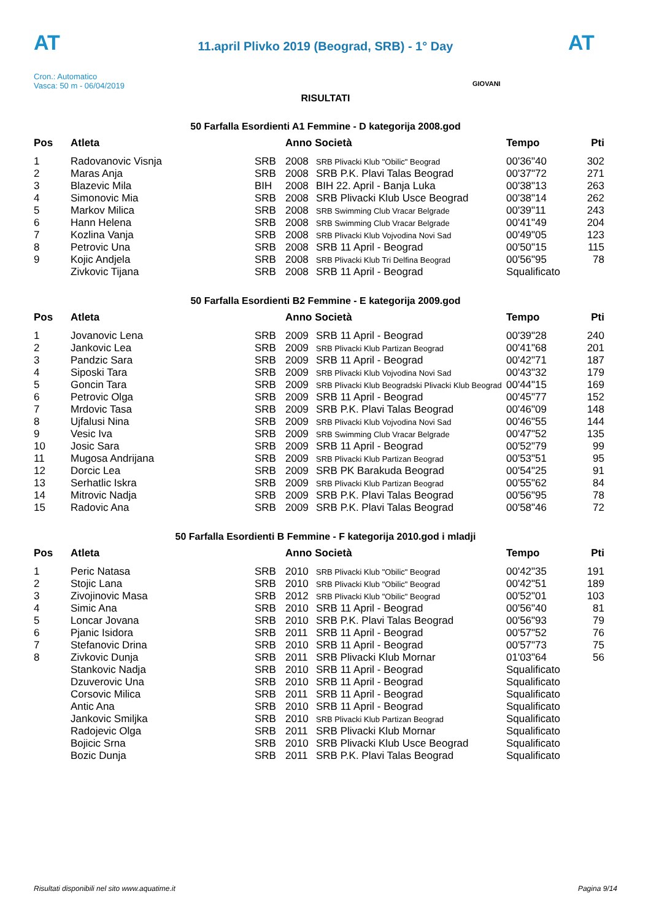AT
11.april Plivko 2019 (Beograd, SRB) - 1° Day
AT
Cron.: Automatico
Vasca: 50 m - 06/04/2019
GIOVANI
RISULTATI
50 Farfalla Esordienti A1 Femmine - D kategorija 2008.god
| Pos | Atleta | | Anno Società | | Tempo | Pti |
| --- | --- | --- | --- | --- | --- | --- |
| 1 | Radovanovic Visnja | SRB | 2008 | SRB Plivacki Klub "Obilic" Beograd | 00'36"40 | 302 |
| 2 | Maras Anja | SRB | 2008 | SRB P.K. Plavi Talas Beograd | 00'37"72 | 271 |
| 3 | Blazevic Mila | BIH | 2008 | BIH 22. April - Banja Luka | 00'38"13 | 263 |
| 4 | Simonovic Mia | SRB | 2008 | SRB Plivacki Klub Usce Beograd | 00'38"14 | 262 |
| 5 | Markov Milica | SRB | 2008 | SRB Swimming Club Vracar Belgrade | 00'39"11 | 243 |
| 6 | Hann Helena | SRB | 2008 | SRB Swimming Club Vracar Belgrade | 00'41"49 | 204 |
| 7 | Kozlina Vanja | SRB | 2008 | SRB Plivacki Klub Vojvodina Novi Sad | 00'49"05 | 123 |
| 8 | Petrovic Una | SRB | 2008 | SRB 11 April - Beograd | 00'50"15 | 115 |
| 9 | Kojic Andjela | SRB | 2008 | SRB Plivacki Klub Tri Delfina Beograd | 00'56"95 | 78 |
| | Zivkovic Tijana | SRB | 2008 | SRB 11 April - Beograd | Squalificato | |
50 Farfalla Esordienti B2 Femmine - E kategorija 2009.god
| Pos | Atleta | | Anno Società | | Tempo | Pti |
| --- | --- | --- | --- | --- | --- | --- |
| 1 | Jovanovic Lena | SRB | 2009 | SRB 11 April - Beograd | 00'39"28 | 240 |
| 2 | Jankovic Lea | SRB | 2009 | SRB Plivacki Klub Partizan Beograd | 00'41"68 | 201 |
| 3 | Pandzic Sara | SRB | 2009 | SRB 11 April - Beograd | 00'42"71 | 187 |
| 4 | Siposki Tara | SRB | 2009 | SRB Plivacki Klub Vojvodina Novi Sad | 00'43"32 | 179 |
| 5 | Goncin Tara | SRB | 2009 | SRB Plivacki Klub Beogradski Plivacki Klub Beograd | 00'44"15 | 169 |
| 6 | Petrovic Olga | SRB | 2009 | SRB 11 April - Beograd | 00'45"77 | 152 |
| 7 | Mrdovic Tasa | SRB | 2009 | SRB P.K. Plavi Talas Beograd | 00'46"09 | 148 |
| 8 | Ujfalusi Nina | SRB | 2009 | SRB Plivacki Klub Vojvodina Novi Sad | 00'46"55 | 144 |
| 9 | Vesic Iva | SRB | 2009 | SRB Swimming Club Vracar Belgrade | 00'47"52 | 135 |
| 10 | Josic Sara | SRB | 2009 | SRB 11 April - Beograd | 00'52"79 | 99 |
| 11 | Mugosa Andrijana | SRB | 2009 | SRB Plivacki Klub Partizan Beograd | 00'53"51 | 95 |
| 12 | Dorcic Lea | SRB | 2009 | SRB PK Barakuda Beograd | 00'54"25 | 91 |
| 13 | Serhatlic Iskra | SRB | 2009 | SRB Plivacki Klub Partizan Beograd | 00'55"62 | 84 |
| 14 | Mitrovic Nadja | SRB | 2009 | SRB P.K. Plavi Talas Beograd | 00'56"95 | 78 |
| 15 | Radovic Ana | SRB | 2009 | SRB P.K. Plavi Talas Beograd | 00'58"46 | 72 |
50 Farfalla Esordienti B Femmine - F kategorija 2010.god i mladji
| Pos | Atleta | | Anno Società | | Tempo | Pti |
| --- | --- | --- | --- | --- | --- | --- |
| 1 | Peric Natasa | SRB | 2010 | SRB Plivacki Klub "Obilic" Beograd | 00'42"35 | 191 |
| 2 | Stojic Lana | SRB | 2010 | SRB Plivacki Klub "Obilic" Beograd | 00'42"51 | 189 |
| 3 | Zivojinovic Masa | SRB | 2012 | SRB Plivacki Klub "Obilic" Beograd | 00'52"01 | 103 |
| 4 | Simic Ana | SRB | 2010 | SRB 11 April - Beograd | 00'56"40 | 81 |
| 5 | Loncar Jovana | SRB | 2010 | SRB P.K. Plavi Talas Beograd | 00'56"93 | 79 |
| 6 | Pjanic Isidora | SRB | 2011 | SRB 11 April - Beograd | 00'57"52 | 76 |
| 7 | Stefanovic Drina | SRB | 2010 | SRB 11 April - Beograd | 00'57"73 | 75 |
| 8 | Zivkovic Dunja | SRB | 2011 | SRB Plivacki Klub Mornar | 01'03"64 | 56 |
| | Stankovic Nadja | SRB | 2010 | SRB 11 April - Beograd | Squalificato | |
| | Dzuverovic Una | SRB | 2010 | SRB 11 April - Beograd | Squalificato | |
| | Corsovic Milica | SRB | 2011 | SRB 11 April - Beograd | Squalificato | |
| | Antic Ana | SRB | 2010 | SRB 11 April - Beograd | Squalificato | |
| | Jankovic Smiljka | SRB | 2010 | SRB Plivacki Klub Partizan Beograd | Squalificato | |
| | Radojevic Olga | SRB | 2011 | SRB Plivacki Klub Mornar | Squalificato | |
| | Bojicic Srna | SRB | 2010 | SRB Plivacki Klub Usce Beograd | Squalificato | |
| | Bozic Dunja | SRB | 2011 | SRB P.K. Plavi Talas Beograd | Squalificato | |
Risultati disponibili nel sito www.aquatime.it Pagina 9/14